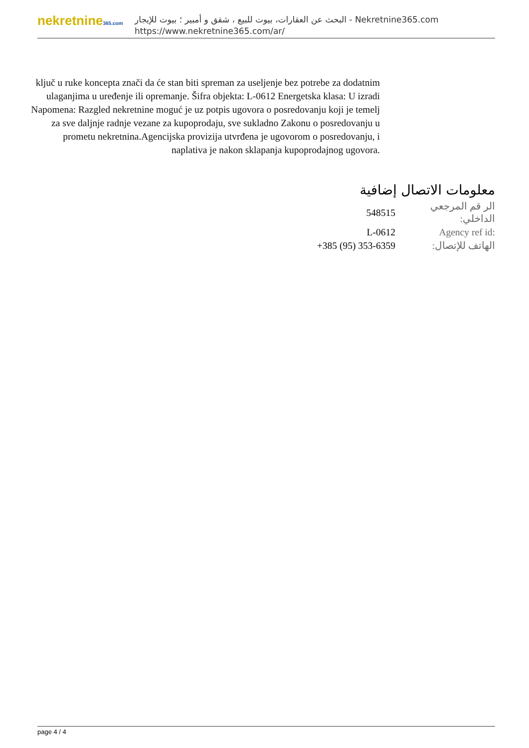nekretnine365.com
البحث عن العقارات، بيوت للبيع ، شقق و أمبير ؛ بيوت للإيجار - Nekretnine365.com
https://www.nekretnine365.com/ar/
ključ u ruke koncepta znači da će stan biti spreman za useljenje bez potrebe za dodatnim ulaganjima u uređenje ili opremanje. Šifra objekta: L-0612 Energetska klasa: U izradi Napomena: Razgled nekretnine moguć je uz potpis ugovora o posredovanju koji je temelj za sve daljnje radnje vezane za kupoprodaju, sve sukladno Zakonu o posredovanju u prometu nekretnina.Agencijska provizija utvrđena je ugovorom o posredovanju, i naplativa je nakon sklapanja kupoprodajnog ugovora.
معلومات الاتصال إضافية
| الر قم المرجعي الداخلي: | 548515 |
| Agency ref id: | L-0612 |
| الهاتف للإتصال: | +385 (95) 353-6359 |
page 4 / 4